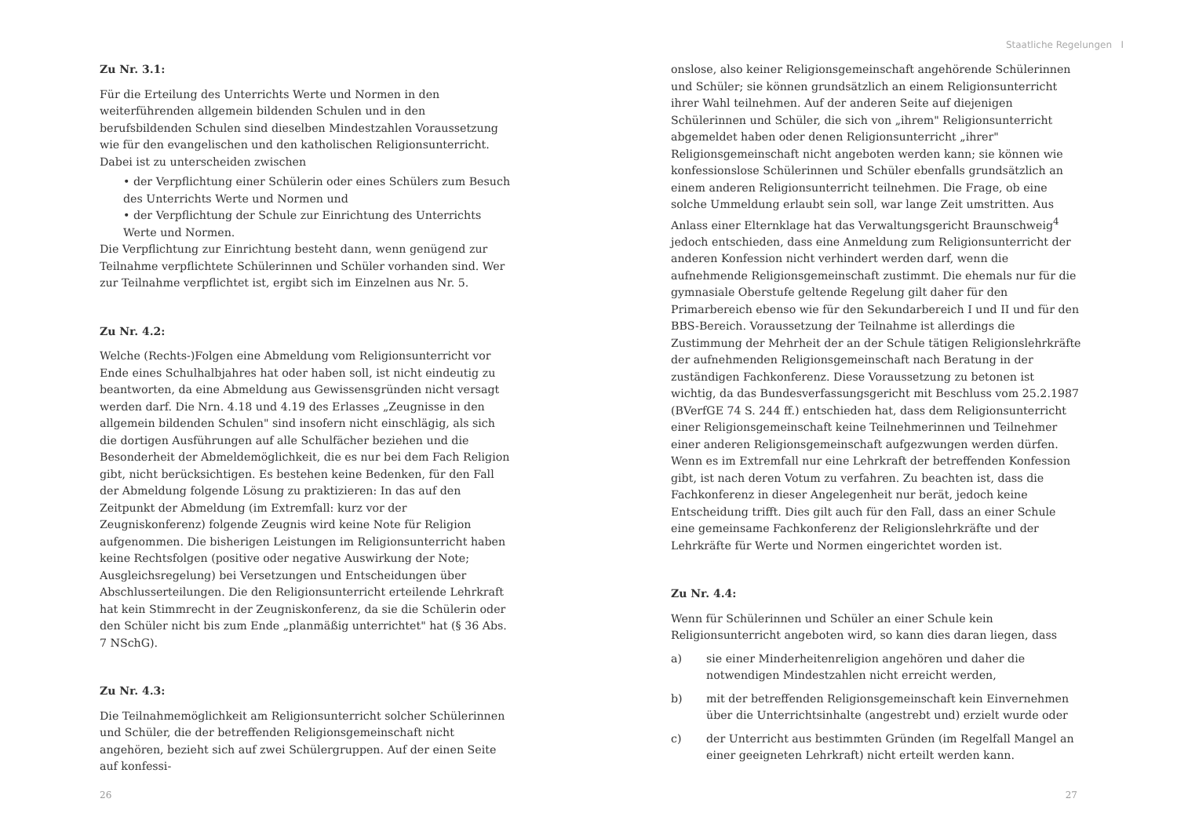Staatliche Regelungen I
Zu Nr. 3.1:
Für die Erteilung des Unterrichts Werte und Normen in den weiterführenden allgemein bildenden Schulen und in den berufsbildenden Schulen sind dieselben Mindestzahlen Voraussetzung wie für den evangelischen und den katholischen Religionsunterricht. Dabei ist zu unterscheiden zwischen
• der Verpflichtung einer Schülerin oder eines Schülers zum Besuch des Unterrichts Werte und Normen und
• der Verpflichtung der Schule zur Einrichtung des Unterrichts Werte und Normen.
Die Verpflichtung zur Einrichtung besteht dann, wenn genügend zur Teilnahme verpflichtete Schülerinnen und Schüler vorhanden sind. Wer zur Teilnahme verpflichtet ist, ergibt sich im Einzelnen aus Nr. 5.
Zu Nr. 4.2:
Welche (Rechts-)Folgen eine Abmeldung vom Religionsunterricht vor Ende eines Schulhalbjahres hat oder haben soll, ist nicht eindeutig zu beantworten, da eine Abmeldung aus Gewissensgründen nicht versagt werden darf. Die Nrn. 4.18 und 4.19 des Erlasses „Zeugnisse in den allgemein bildenden Schulen" sind insofern nicht einschlägig, als sich die dortigen Ausführungen auf alle Schulfächer beziehen und die Besonderheit der Abmeldemöglichkeit, die es nur bei dem Fach Religion gibt, nicht berücksichtigen. Es bestehen keine Bedenken, für den Fall der Abmeldung folgende Lösung zu praktizieren: In das auf den Zeitpunkt der Abmeldung (im Extremfall: kurz vor der Zeugniskonferenz) folgende Zeugnis wird keine Note für Religion aufgenommen. Die bisherigen Leistungen im Religionsunterricht haben keine Rechtsfolgen (positive oder negative Auswirkung der Note; Ausgleichsregelung) bei Versetzungen und Entscheidungen über Abschlusserteilungen. Die den Religionsunterricht erteilende Lehrkraft hat kein Stimmrecht in der Zeugniskonferenz, da sie die Schülerin oder den Schüler nicht bis zum Ende „planmäßig unterrichtet" hat (§ 36 Abs. 7 NSchG).
Zu Nr. 4.3:
Die Teilnahmemöglichkeit am Religionsunterricht solcher Schülerinnen und Schüler, die der betreffenden Religionsgemeinschaft nicht angehören, bezieht sich auf zwei Schülergruppen. Auf der einen Seite auf konfessi-
onslose, also keiner Religionsgemeinschaft angehörende Schülerinnen und Schüler; sie können grundsätzlich an einem Religionsunterricht ihrer Wahl teilnehmen. Auf der anderen Seite auf diejenigen Schülerinnen und Schüler, die sich von „ihrem" Religionsunterricht abgemeldet haben oder denen Religionsunterricht „ihrer" Religionsgemeinschaft nicht angeboten werden kann; sie können wie konfessionslose Schülerinnen und Schüler ebenfalls grundsätzlich an einem anderen Religionsunterricht teilnehmen. Die Frage, ob eine solche Ummeldung erlaubt sein soll, war lange Zeit umstritten. Aus Anlass einer Elternklage hat das Verwaltungsgericht Braunschweig<sup>4</sup> jedoch entschieden, dass eine Anmeldung zum Religionsunterricht der anderen Konfession nicht verhindert werden darf, wenn die aufnehmende Religionsgemeinschaft zustimmt. Die ehemals nur für die gymnasiale Oberstufe geltende Regelung gilt daher für den Primarbereich ebenso wie für den Sekundarbereich I und II und für den BBS-Bereich. Voraussetzung der Teilnahme ist allerdings die Zustimmung der Mehrheit der an der Schule tätigen Religionslehrkräfte der aufnehmenden Religionsgemeinschaft nach Beratung in der zuständigen Fachkonferenz. Diese Voraussetzung zu betonen ist wichtig, da das Bundesverfassungsgericht mit Beschluss vom 25.2.1987 (BVerfGE 74 S. 244 ff.) entschieden hat, dass dem Religionsunterricht einer Religionsgemeinschaft keine Teilnehmerinnen und Teilnehmer einer anderen Religionsgemeinschaft aufgezwungen werden dürfen. Wenn es im Extremfall nur eine Lehrkraft der betreffenden Konfession gibt, ist nach deren Votum zu verfahren. Zu beachten ist, dass die Fachkonferenz in dieser Angelegenheit nur berät, jedoch keine Entscheidung trifft. Dies gilt auch für den Fall, dass an einer Schule eine gemeinsame Fachkonferenz der Religionslehrkräfte und der Lehrkräfte für Werte und Normen eingerichtet worden ist.
Zu Nr. 4.4:
Wenn für Schülerinnen und Schüler an einer Schule kein Religionsunterricht angeboten wird, so kann dies daran liegen, dass
a) sie einer Minderheitenreligion angehören und daher die notwendigen Mindestzahlen nicht erreicht werden,
b) mit der betreffenden Religionsgemeinschaft kein Einvernehmen über die Unterrichtsinhalte (angestrebt und) erzielt wurde oder
c) der Unterricht aus bestimmten Gründen (im Regelfall Mangel an einer geeigneten Lehrkraft) nicht erteilt werden kann.
26 27